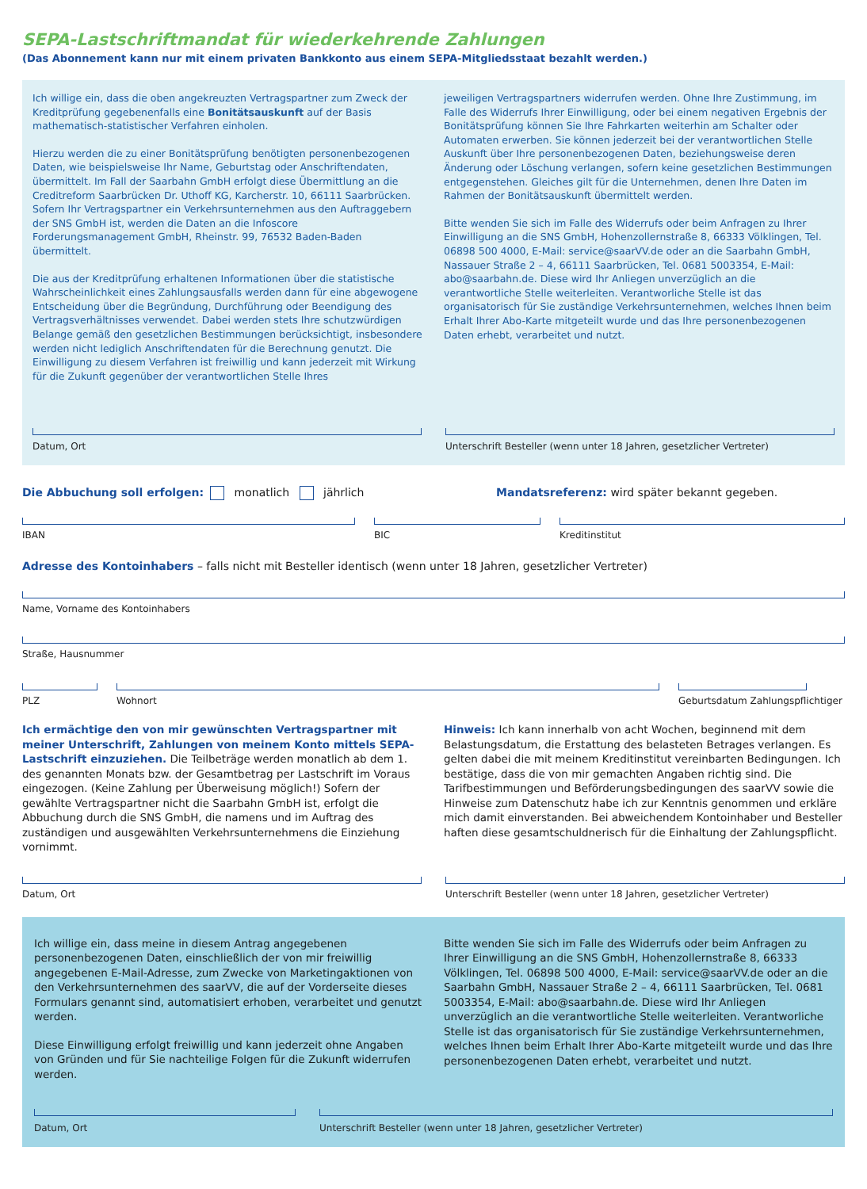SEPA-Lastschriftmandat für wiederkehrende Zahlungen
(Das Abonnement kann nur mit einem privaten Bankkonto aus einem SEPA-Mitgliedsstaat bezahlt werden.)
Ich willige ein, dass die oben angekreuzten Vertragspartner zum Zweck der Kreditprüfung gegebenenfalls eine Bonitätsauskunft auf der Basis mathematisch-statistischer Verfahren einholen.
Hierzu werden die zu einer Bonitätsprüfung benötigten personenbezogenen Daten, wie beispielsweise Ihr Name, Geburtstag oder Anschriftendaten, übermittelt. Im Fall der Saarbahn GmbH erfolgt diese Übermittlung an die Creditreform Saarbrücken Dr. Uthoff KG, Karcherstr. 10, 66111 Saarbrücken. Sofern Ihr Vertragspartner ein Verkehrsunternehmen aus den Auftraggebern der SNS GmbH ist, werden die Daten an die Infoscore Forderungsmanagement GmbH, Rheinstr. 99, 76532 Baden-Baden übermittelt.
Die aus der Kreditprüfung erhaltenen Informationen über die statistische Wahrscheinlichkeit eines Zahlungsausfalls werden dann für eine abgewogene Entscheidung über die Begründung, Durchführung oder Beendigung des Vertragsverhältnisses verwendet. Dabei werden stets Ihre schutzwürdigen Belange gemäß den gesetzlichen Bestimmungen berücksichtigt, insbesondere werden nicht lediglich Anschriftendaten für die Berechnung genutzt. Die Einwilligung zu diesem Verfahren ist freiwillig und kann jederzeit mit Wirkung für die Zukunft gegenüber der verantwortlichen Stelle Ihres
jeweiligen Vertragspartners widerrufen werden. Ohne Ihre Zustimmung, im Falle des Widerrufs Ihrer Einwilligung, oder bei einem negativen Ergebnis der Bonitätsprüfung können Sie Ihre Fahrkarten weiterhin am Schalter oder Automaten erwerben. Sie können jederzeit bei der verantwortlichen Stelle Auskunft über Ihre personenbezogenen Daten, beziehungsweise deren Änderung oder Löschung verlangen, sofern keine gesetzlichen Bestimmungen entgegenstehen. Gleiches gilt für die Unternehmen, denen Ihre Daten im Rahmen der Bonitätsauskunft übermittelt werden.
Bitte wenden Sie sich im Falle des Widerrufs oder beim Anfragen zu Ihrer Einwilligung an die SNS GmbH, Hohenzollernstraße 8, 66333 Völklingen, Tel. 06898 500 4000, E-Mail: service@saarVV.de oder an die Saarbahn GmbH, Nassauer Straße 2 – 4, 66111 Saarbrücken, Tel. 0681 5003354, E-Mail: abo@saarbahn.de. Diese wird Ihr Anliegen unverzüglich an die verantwortliche Stelle weiterleiten. Verantworliche Stelle ist das organisatorisch für Sie zuständige Verkehrsunternehmen, welches Ihnen beim Erhalt Ihrer Abo-Karte mitgeteilt wurde und das Ihre personenbezogenen Daten erhebt, verarbeitet und nutzt.
Datum, Ort Unterschrift Besteller (wenn unter 18 Jahren, gesetzlicher Vertreter)
Die Abbuchung soll erfolgen: monatlich jährlich
Mandatsreferenz: wird später bekannt gegeben.
IBAN BIC Kreditinstitut
Adresse des Kontoinhabers – falls nicht mit Besteller identisch (wenn unter 18 Jahren, gesetzlicher Vertreter)
Name, Vorname des Kontoinhabers
Straße, Hausnummer
PLZ Wohnort Geburtsdatum Zahlungspflichtiger
Ich ermächtige den von mir gewünschten Vertragspartner mit meiner Unterschrift, Zahlungen von meinem Konto mittels SEPA-Lastschrift einzuziehen. Die Teilbeträge werden monatlich ab dem 1. des genannten Monats bzw. der Gesamtbetrag per Lastschrift im Voraus eingezogen. (Keine Zahlung per Überweisung möglich!) Sofern der gewählte Vertragspartner nicht die Saarbahn GmbH ist, erfolgt die Abbuchung durch die SNS GmbH, die namens und im Auftrag des zuständigen und ausgewählten Verkehrsunternehmens die Einziehung vornimmt.
Hinweis: Ich kann innerhalb von acht Wochen, beginnend mit dem Belastungsdatum, die Erstattung des belasteten Betrages verlangen. Es gelten dabei die mit meinem Kreditinstitut vereinbarten Bedingungen. Ich bestätige, dass die von mir gemachten Angaben richtig sind. Die Tarifbestimmungen und Beförderungsbedingungen des saarVV sowie die Hinweise zum Datenschutz habe ich zur Kenntnis genommen und erkläre mich damit einverstanden. Bei abweichendem Kontoinhaber und Besteller haften diese gesamtschuldnerisch für die Einhaltung der Zahlungspflicht.
Datum, Ort Unterschrift Besteller (wenn unter 18 Jahren, gesetzlicher Vertreter)
Ich willige ein, dass meine in diesem Antrag angegebenen personenbezogenen Daten, einschließlich der von mir freiwillig angegebenen E-Mail-Adresse, zum Zwecke von Marketingaktionen von den Verkehrsunternehmen des saarVV, die auf der Vorderseite dieses Formulars genannt sind, automatisiert erhoben, verarbeitet und genutzt werden.
Diese Einwilligung erfolgt freiwillig und kann jederzeit ohne Angaben von Gründen und für Sie nachteilige Folgen für die Zukunft widerrufen werden.
Bitte wenden Sie sich im Falle des Widerrufs oder beim Anfragen zu Ihrer Einwilligung an die SNS GmbH, Hohenzollernstraße 8, 66333 Völklingen, Tel. 06898 500 4000, E-Mail: service@saarVV.de oder an die Saarbahn GmbH, Nassauer Straße 2 – 4, 66111 Saarbrücken, Tel. 0681 5003354, E-Mail: abo@saarbahn.de. Diese wird Ihr Anliegen unverzüglich an die verantwortliche Stelle weiterleiten. Verantworliche Stelle ist das organisatorisch für Sie zuständige Verkehrsunternehmen, welches Ihnen beim Erhalt Ihrer Abo-Karte mitgeteilt wurde und das Ihre personenbezogenen Daten erhebt, verarbeitet und nutzt.
Datum, Ort Unterschrift Besteller (wenn unter 18 Jahren, gesetzlicher Vertreter)